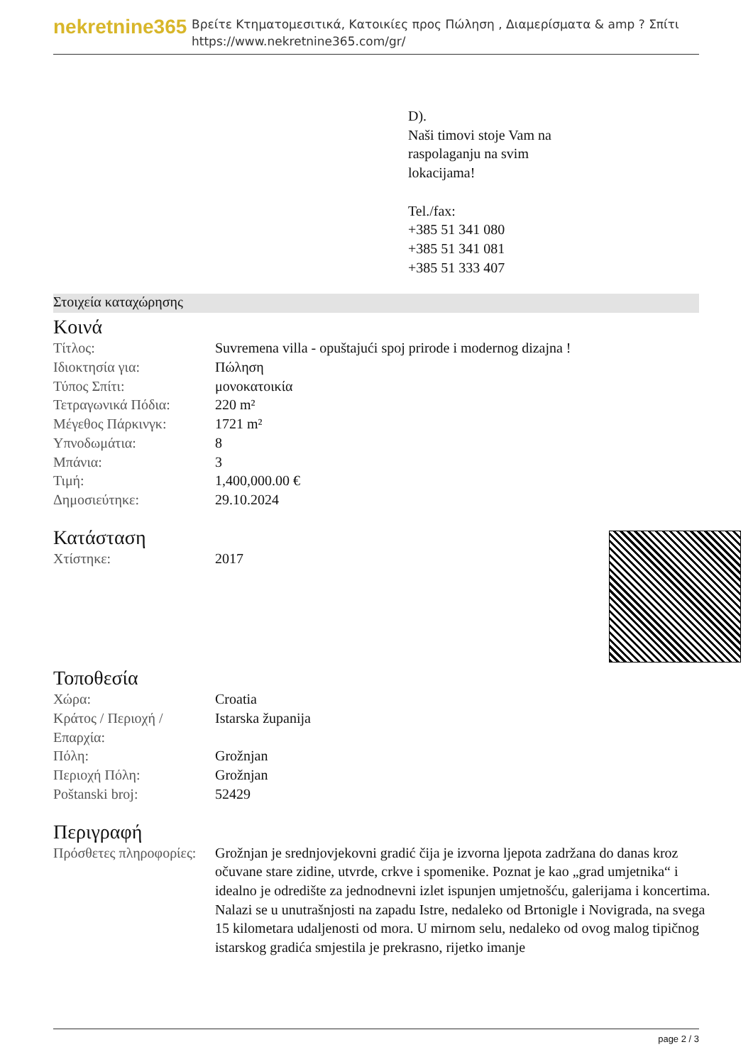nekretnine365
Βρείτε Κτηματομεσιτικά, Κατοικίες προς Πώληση , Διαμερίσματα & amp ? Σπίτι
https://www.nekretnine365.com/gr/
D).
Naši timovi stoje Vam na
raspolaganju na svim
lokacijama!
Tel./fax:
+385 51 341 080
+385 51 341 081
+385 51 333 407
Στοιχεία καταχώρησης
Κοινά
| Τίτλος: | Suvremena villa - opuštajući spoj prirode i modernog dizajna ! |
| Ιδιοκτησία για: | Πώληση |
| Τύπος Σπίτι: | μονοκατοικία |
| Τετραγωνικά Πόδια: | 220 m² |
| Μέγεθος Πάρκινγκ: | 1721 m² |
| Υπνοδωμάτια: | 8 |
| Μπάνια: | 3 |
| Τιμή: | 1,400,000.00 € |
| Δημοσιεύτηκε: | 29.10.2024 |
Κατάσταση
| Χτίστηκε: | 2017 |
Τοποθεσία
| Χώρα: | Croatia |
| Κράτος / Περιοχή / Επαρχία: | Istarska županija |
| Πόλη: | Grožnjan |
| Περιοχή Πόλη: | Grožnjan |
| Poštanski broj: | 52429 |
Περιγραφή
| Πρόσθετες πληροφορίες: | Grožnjan je srednjovjekovni gradić čija je izvorna ljepota zadržana do danas kroz očuvane stare zidine, utvrde, crkve i spomenike. Poznat je kao „grad umjetnika“ i idealno je odredište za jednodnevni izlet ispunjen umjetnošću, galerijama i koncertima. Nalazi se u unutrašnjosti na zapadu Istre, nedaleko od Brtonigle i Novigrada, na svega 15 kilometara udaljenosti od mora. U mirnom selu, nedaleko od ovog malog tipičnog istarskog gradića smjestila je prekrasno, rijetko imanje |
page 2 / 3